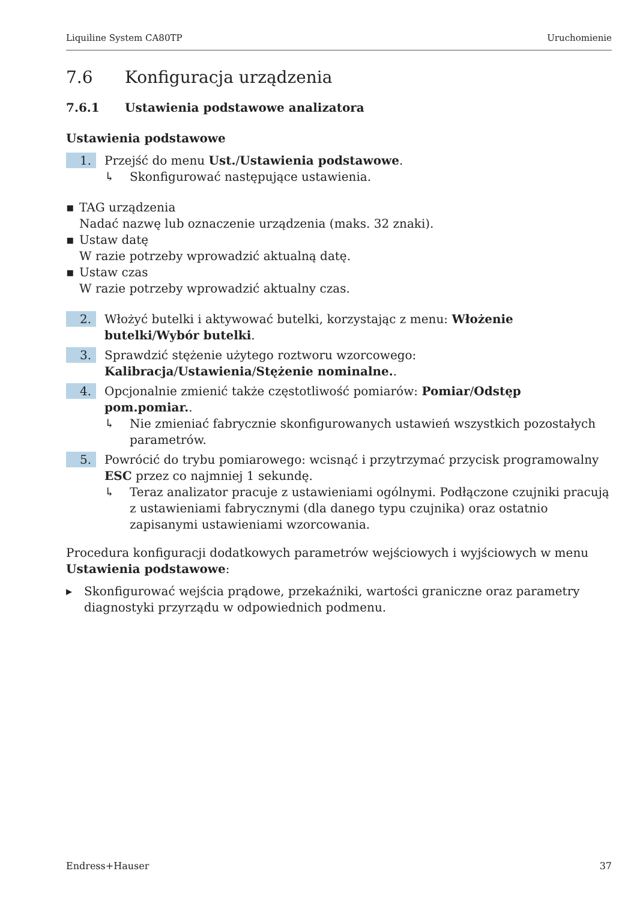Liquiline System CA80TP Uruchomienie
7.6 Konfiguracja urządzenia
7.6.1 Ustawienia podstawowe analizatora
Ustawienia podstawowe
1.
Przejść do menu Ust./Ustawienia podstawowe.
↳ Skonfigurować następujące ustawienia.
▪ TAG urządzenia
Nadać nazwę lub oznaczenie urządzenia (maks. 32 znaki).
▪ Ustaw datę
W razie potrzeby wprowadzić aktualną datę.
▪ Ustaw czas
W razie potrzeby wprowadzić aktualny czas.
2.
Włożyć butelki i aktywować butelki, korzystając z menu: Włożenie butelki/Wybór butelki.
3.
Sprawdzić stężenie użytego roztworu wzorcowego: Kalibracja/Ustawienia/Stężenie nominalne..
4.
Opcjonalnie zmienić także częstotliwość pomiarów: Pomiar/Odstęp pom.pomiar..
↳ Nie zmieniać fabrycznie skonfigurowanych ustawień wszystkich pozostałych parametrów.
5.
Powrócić do trybu pomiarowego: wcisnąć i przytrzymać przycisk programowalny ESC przez co najmniej 1 sekundę.
↳ Teraz analizator pracuje z ustawieniami ogólnymi. Podłączone czujniki pracują z ustawieniami fabrycznymi (dla danego typu czujnika) oraz ostatnio zapisanymi ustawieniami wzorcowania.
Procedura konfiguracji dodatkowych parametrów wejściowych i wyjściowych w menu Ustawienia podstawowe:
▸ Skonfigurować wejścia prądowe, przekaźniki, wartości graniczne oraz parametry diagnostyki przyrządu w odpowiednich podmenu.
Endress+Hauser 37